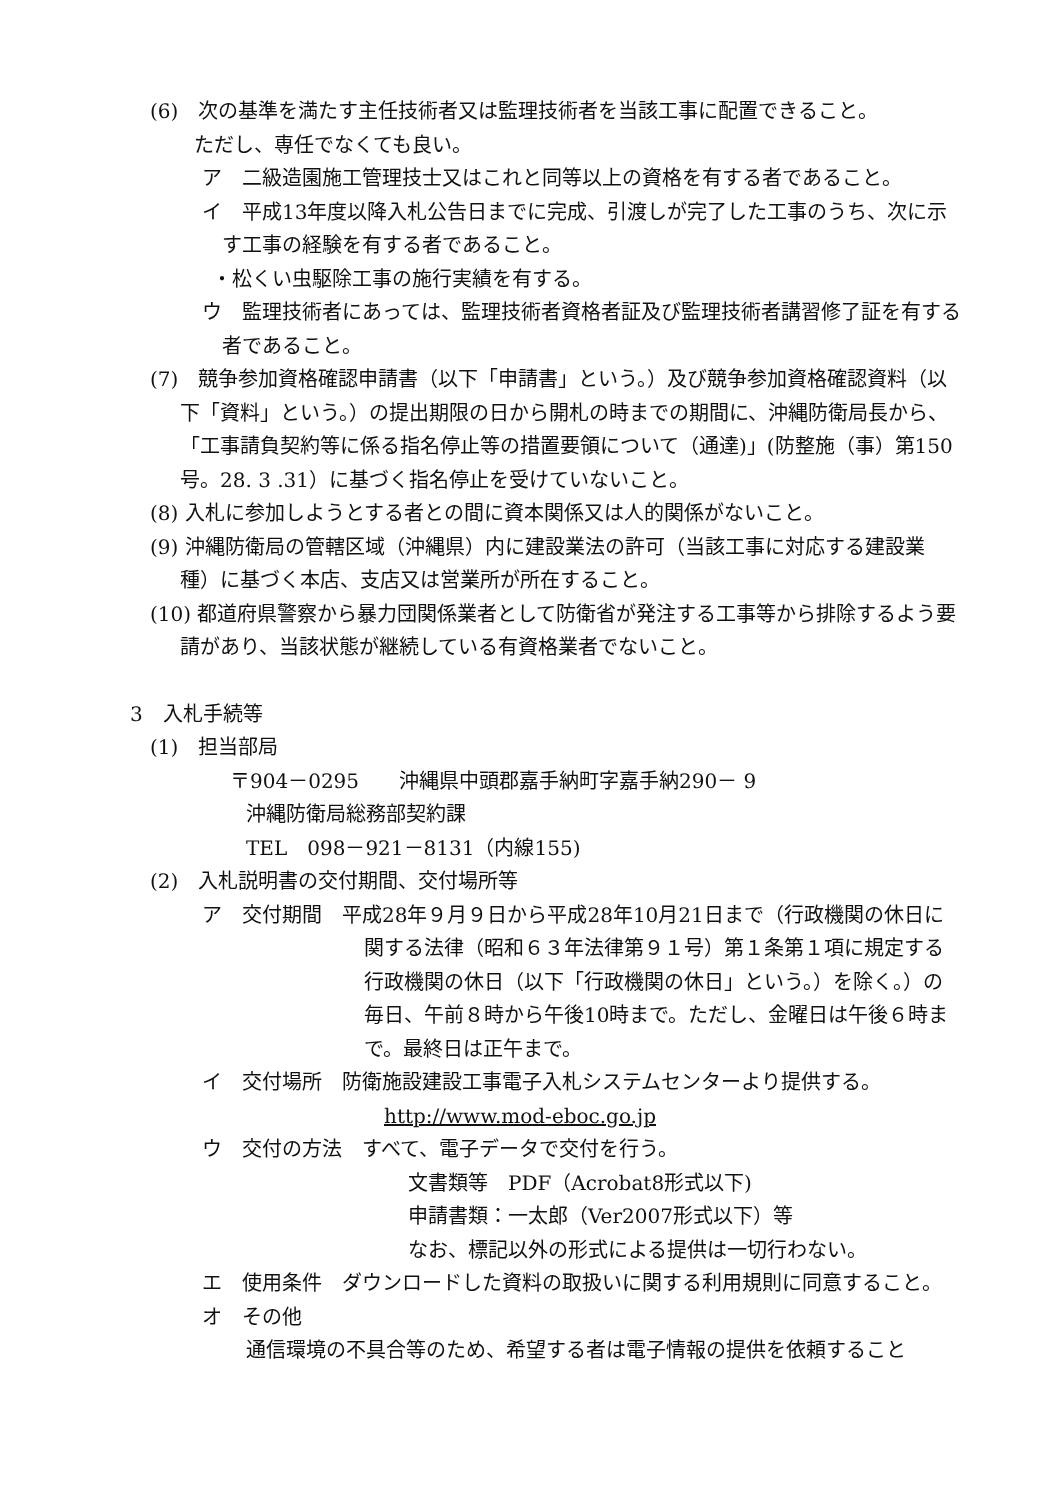(6)　次の基準を満たす主任技術者又は監理技術者を当該工事に配置できること。
ただし、専任でなくても良い。
ア　二級造園施工管理技士又はこれと同等以上の資格を有する者であること。
イ　平成13年度以降入札公告日までに完成、引渡しが完了した工事のうち、次に示す工事の経験を有する者であること。
・松くい虫駆除工事の施行実績を有する。
ウ　監理技術者にあっては、監理技術者資格者証及び監理技術者講習修了証を有する者であること。
(7)　競争参加資格確認申請書（以下「申請書」という。）及び競争参加資格確認資料（以下「資料」という。）の提出期限の日から開札の時までの期間に、沖縄防衛局長から、「工事請負契約等に係る指名停止等の措置要領について（通達)」(防整施（事）第150号。28. 3 .31）に基づく指名停止を受けていないこと。
(8) 入札に参加しようとする者との間に資本関係又は人的関係がないこと。
(9) 沖縄防衛局の管轄区域（沖縄県）内に建設業法の許可（当該工事に対応する建設業種）に基づく本店、支店又は営業所が所在すること。
(10) 都道府県警察から暴力団関係業者として防衛省が発注する工事等から排除するよう要請があり、当該状態が継続している有資格業者でないこと。
3　入札手続等
(1)　担当部局
〒904－0295　　沖縄県中頭郡嘉手納町字嘉手納290－ 9
沖縄防衛局総務部契約課
TEL　098－921－8131（内線155)
(2)　入札説明書の交付期間、交付場所等
ア　交付期間　平成28年９月９日から平成28年10月21日まで（行政機関の休日に関する法律（昭和６３年法律第９１号）第１条第１項に規定する行政機関の休日（以下「行政機関の休日」という。）を除く。）の毎日、午前８時から午後10時まで。ただし、金曜日は午後６時まで。最終日は正午まで。
イ　交付場所　防衛施設建設工事電子入札システムセンターより提供する。
http://www.mod-eboc.go.jp
ウ　交付の方法　すべて、電子データで交付を行う。
文書類等　PDF（Acrobat8形式以下)
申請書類：一太郎（Ver2007形式以下）等
なお、標記以外の形式による提供は一切行わない。
エ　使用条件　ダウンロードした資料の取扱いに関する利用規則に同意すること。
オ　その他
通信環境の不具合等のため、希望する者は電子情報の提供を依頼すること